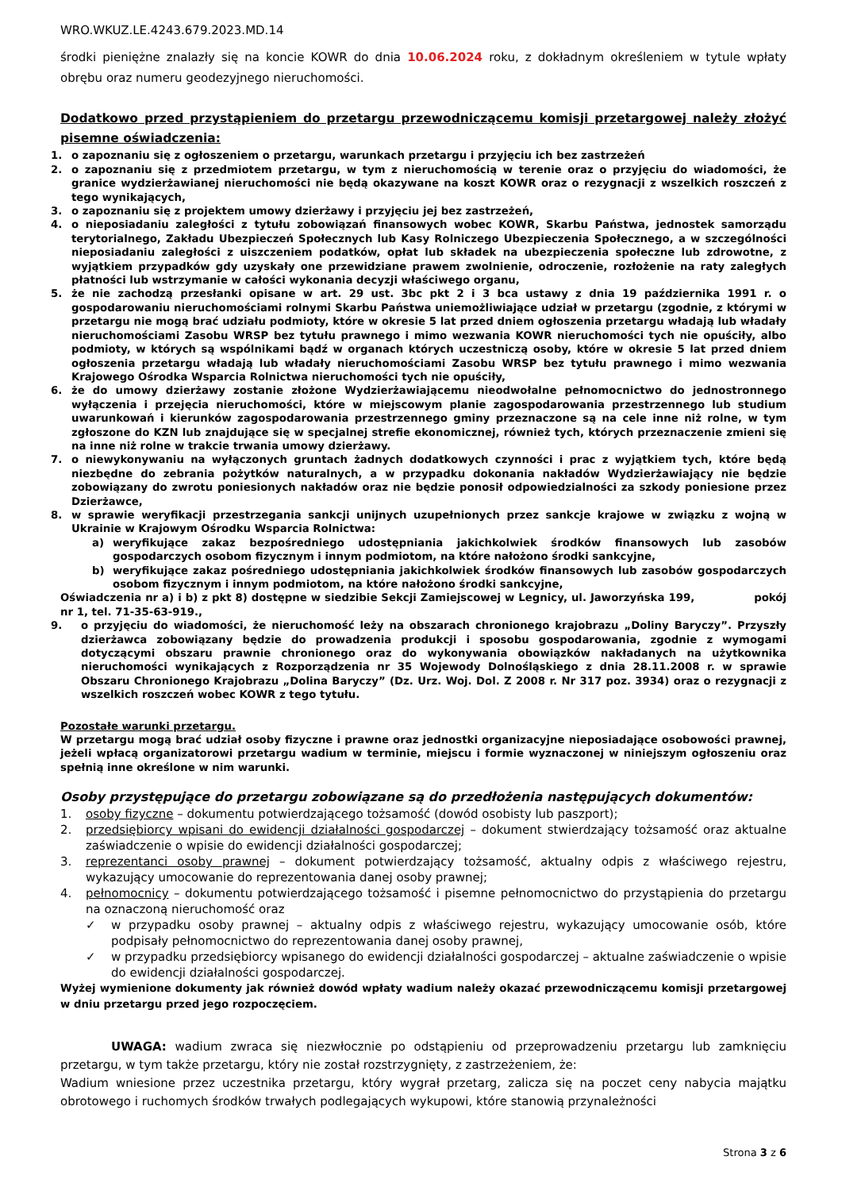WRO.WKUZ.LE.4243.679.2023.MD.14
środki pieniężne znalazły się na koncie KOWR do dnia 10.06.2024 roku, z dokładnym określeniem w tytule wpłaty obrębu oraz numeru geodezyjnego nieruchomości.
Dodatkowo przed przystąpieniem do przetargu przewodniczącemu komisji przetargowej należy złożyć pisemne oświadczenia:
1. o zapoznaniu się z ogłoszeniem o przetargu, warunkach przetargu i przyjęciu ich bez zastrzeżeń
2. o zapoznaniu się z przedmiotem przetargu, w tym z nieruchomością w terenie oraz o przyjęciu do wiadomości, że granice wydzierżawianej nieruchomości nie będą okazywane na koszt KOWR oraz o rezygnacji z wszelkich roszczeń z tego wynikających,
3. o zapoznaniu się z projektem umowy dzierżawy i przyjęciu jej bez zastrzeżeń,
4. o nieposiadaniu zaległości z tytułu zobowiązań finansowych wobec KOWR, Skarbu Państwa, jednostek samorządu terytorialnego, Zakładu Ubezpieczeń Społecznych lub Kasy Rolniczego Ubezpieczenia Społecznego, a w szczególności nieposiadaniu zaległości z uiszczeniem podatków, opłat lub składek na ubezpieczenia społeczne lub zdrowotne, z wyjątkiem przypadków gdy uzyskały one przewidziane prawem zwolnienie, odroczenie, rozłożenie na raty zaległych płatności lub wstrzymanie w całości wykonania decyzji właściwego organu,
5. że nie zachodzą przesłanki opisane w art. 29 ust. 3bc pkt 2 i 3 bca ustawy z dnia 19 października 1991 r. o gospodarowaniu nieruchomościami rolnymi Skarbu Państwa uniemożliwiające udział w przetargu (zgodnie, z którymi w przetargu nie mogą brać udziału podmioty, które w okresie 5 lat przed dniem ogłoszenia przetargu władają lub władały nieruchomościami Zasobu WRSP bez tytułu prawnego i mimo wezwania KOWR nieruchomości tych nie opuściły, albo podmioty, w których są wspólnikami bądź w organach których uczestniczą osoby, które w okresie 5 lat przed dniem ogłoszenia przetargu władają lub władały nieruchomościami Zasobu WRSP bez tytułu prawnego i mimo wezwania Krajowego Ośrodka Wsparcia Rolnictwa nieruchomości tych nie opuściły,
6. że do umowy dzierżawy zostanie złożone Wydzierżawiającemu nieodwołalne pełnomocnictwo do jednostronnego wyłączenia i przejęcia nieruchomości, które w miejscowym planie zagospodarowania przestrzennego lub studium uwarunkowań i kierunków zagospodarowania przestrzennego gminy przeznaczone są na cele inne niż rolne, w tym zgłoszone do KZN lub znajdujące się w specjalnej strefie ekonomicznej, również tych, których przeznaczenie zmieni się na inne niż rolne w trakcie trwania umowy dzierżawy.
7. o niewykonywaniu na wyłączonych gruntach żadnych dodatkowych czynności i prac z wyjątkiem tych, które będą niezbędne do zebrania pożytków naturalnych, a w przypadku dokonania nakładów Wydzierżawiający nie będzie zobowiązany do zwrotu poniesionych nakładów oraz nie będzie ponosił odpowiedzialności za szkody poniesione przez Dzierżawce,
8. w sprawie weryfikacji przestrzegania sankcji unijnych uzupełnionych przez sankcje krajowe w związku z wojną w Ukrainie w Krajowym Ośrodku Wsparcia Rolnictwa:
a) weryfikujące zakaz bezpośredniego udostępniania jakichkolwiek środków finansowych lub zasobów gospodarczych osobom fizycznym i innym podmiotom, na które nałożono środki sankcyjne,
b) weryfikujące zakaz pośredniego udostępniania jakichkolwiek środków finansowych lub zasobów gospodarczych osobom fizycznym i innym podmiotom, na które nałożono środki sankcyjne,
Oświadczenia nr a) i b) z pkt 8) dostępne w siedzibie Sekcji Zamiejscowej w Legnicy, ul. Jaworzyńska 199, pokój nr 1, tel. 71-35-63-919.,
9. o przyjęciu do wiadomości, że nieruchomość leży na obszarach chronionego krajobrazu „Doliny Baryczy”. Przyszły dzierżawca zobowiązany będzie do prowadzenia produkcji i sposobu gospodarowania, zgodnie z wymogami dotyczącymi obszaru prawnie chronionego oraz do wykonywania obowiązków nakładanych na użytkownika nieruchomości wynikających z Rozporządzenia nr 35 Wojewody Dolnośląskiego z dnia 28.11.2008 r. w sprawie Obszaru Chronionego Krajobrazu „Dolina Baryczy” (Dz. Urz. Woj. Dol. Z 2008 r. Nr 317 poz. 3934) oraz o rezygnacji z wszelkich roszczeń wobec KOWR z tego tytułu.
Pozostałe warunki przetargu.
W przetargu mogą brać udział osoby fizyczne i prawne oraz jednostki organizacyjne nieposiadające osobowości prawnej, jeżeli wpłacą organizatorowi przetargu wadium w terminie, miejscu i formie wyznaczonej w niniejszym ogłoszeniu oraz spełnią inne określone w nim warunki.
Osoby przystępujące do przetargu zobowiązane są do przedłożenia następujących dokumentów:
1. osoby fizyczne – dokumentu potwierdzającego tożsamość (dowód osobisty lub paszport);
2. przedsiębiorcy wpisani do ewidencji działalności gospodarczej – dokument stwierdzający tożsamość oraz aktualne zaświadczenie o wpisie do ewidencji działalności gospodarczej;
3. reprezentanci osoby prawnej – dokument potwierdzający tożsamość, aktualny odpis z właściwego rejestru, wykazujący umocowanie do reprezentowania danej osoby prawnej;
4. pełnomocnicy – dokumentu potwierdzającego tożsamość i pisemne pełnomocnictwo do przystąpienia do przetargu na oznaczoną nieruchomość oraz
✓ w przypadku osoby prawnej – aktualny odpis z właściwego rejestru, wykazujący umocowanie osób, które podpisały pełnomocnictwo do reprezentowania danej osoby prawnej,
✓ w przypadku przedsiębiorcy wpisanego do ewidencji działalności gospodarczej – aktualne zaświadczenie o wpisie do ewidencji działalności gospodarczej.
Wyżej wymienione dokumenty jak również dowód wpłaty wadium należy okazać przewodniczącemu komisji przetargowej w dniu przetargu przed jego rozpoczęciem.
UWAGA: wadium zwraca się niezwłocznie po odstąpieniu od przeprowadzeniu przetargu lub zamknięciu przetargu, w tym także przetargu, który nie został rozstrzygnięty, z zastrzeżeniem, że:
Wadium wniesione przez uczestnika przetargu, który wygrał przetarg, zalicza się na poczet ceny nabycia majątku obrotowego i ruchomych środków trwałych podlegających wykupowi, które stanowią przynależności
Strona 3 z 6